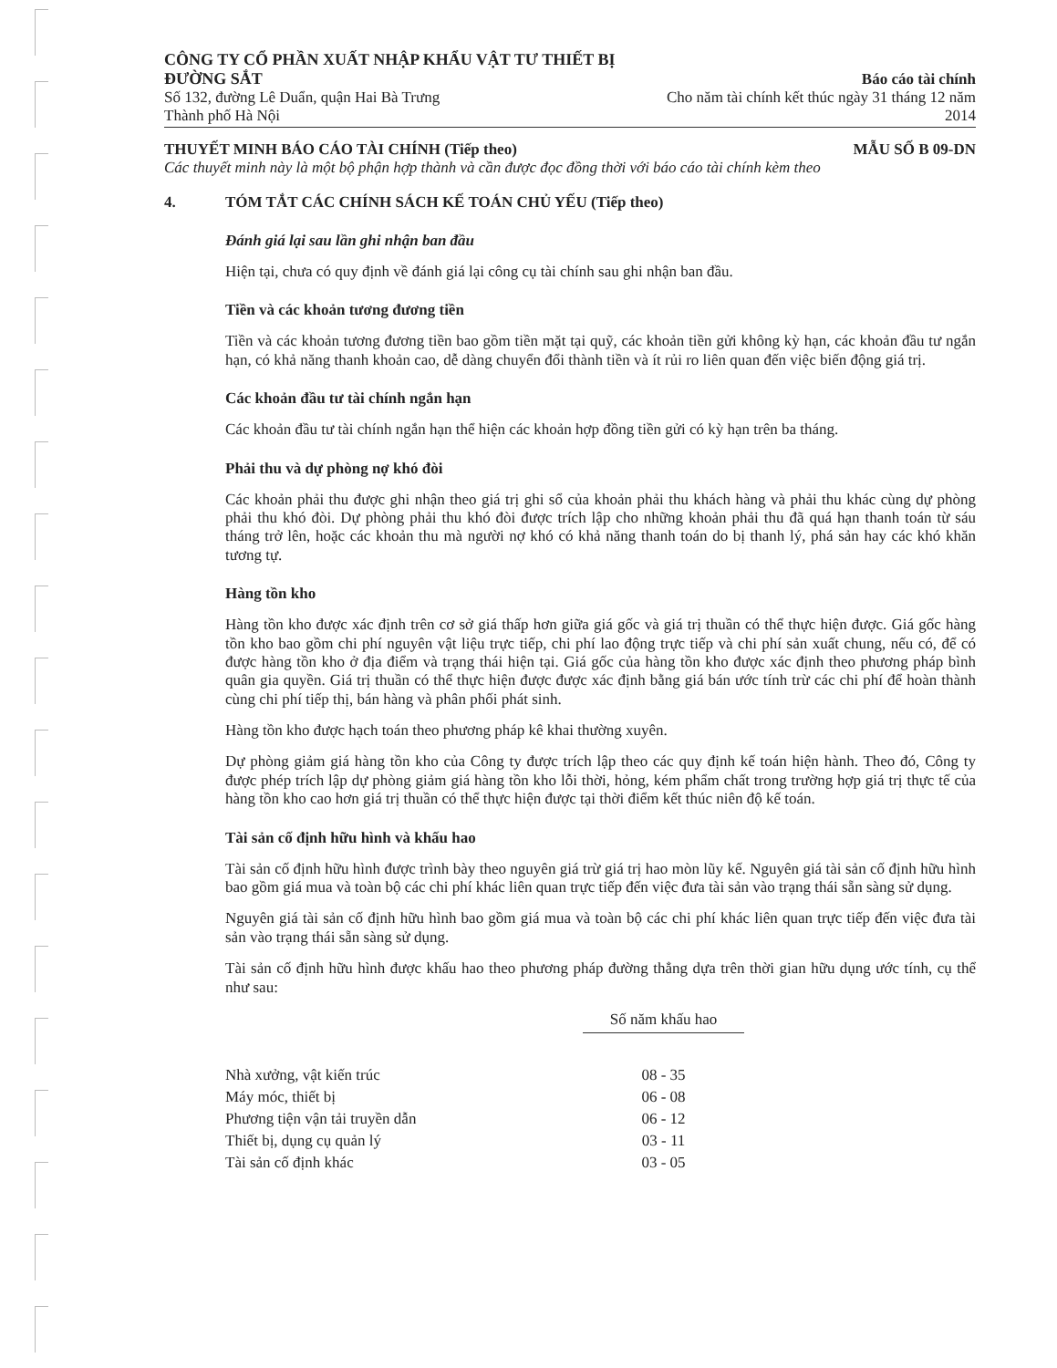CÔNG TY CỔ PHẦN XUẤT NHẬP KHẨU VẬT TƯ THIẾT BỊ ĐƯỜNG SẮT
Số 132, đường Lê Duẩn, quận Hai Bà Trưng
Thành phố Hà Nội
Báo cáo tài chính
Cho năm tài chính kết thúc ngày 31 tháng 12 năm 2014
THUYẾT MINH BÁO CÁO TÀI CHÍNH (Tiếp theo)
Các thuyết minh này là một bộ phận hợp thành và cần được đọc đồng thời với báo cáo tài chính kèm theo
MẪU SỐ B 09-DN
4. TÓM TẮT CÁC CHÍNH SÁCH KẾ TOÁN CHỦ YẾU (Tiếp theo)
Đánh giá lại sau lần ghi nhận ban đầu
Hiện tại, chưa có quy định về đánh giá lại công cụ tài chính sau ghi nhận ban đầu.
Tiền và các khoản tương đương tiền
Tiền và các khoản tương đương tiền bao gồm tiền mặt tại quỹ, các khoản tiền gửi không kỳ hạn, các khoản đầu tư ngắn hạn, có khả năng thanh khoản cao, dễ dàng chuyển đổi thành tiền và ít rủi ro liên quan đến việc biến động giá trị.
Các khoản đầu tư tài chính ngắn hạn
Các khoản đầu tư tài chính ngắn hạn thể hiện các khoản hợp đồng tiền gửi có kỳ hạn trên ba tháng.
Phải thu và dự phòng nợ khó đòi
Các khoản phải thu được ghi nhận theo giá trị ghi sổ của khoản phải thu khách hàng và phải thu khác cùng dự phòng phải thu khó đòi. Dự phòng phải thu khó đòi được trích lập cho những khoản phải thu đã quá hạn thanh toán từ sáu tháng trở lên, hoặc các khoản thu mà người nợ khó có khả năng thanh toán do bị thanh lý, phá sản hay các khó khăn tương tự.
Hàng tồn kho
Hàng tồn kho được xác định trên cơ sở giá thấp hơn giữa giá gốc và giá trị thuần có thể thực hiện được. Giá gốc hàng tồn kho bao gồm chi phí nguyên vật liệu trực tiếp, chi phí lao động trực tiếp và chi phí sản xuất chung, nếu có, để có được hàng tồn kho ở địa điểm và trạng thái hiện tại. Giá gốc của hàng tồn kho được xác định theo phương pháp bình quân gia quyền. Giá trị thuần có thể thực hiện được được xác định bằng giá bán ước tính trừ các chi phí để hoàn thành cùng chi phí tiếp thị, bán hàng và phân phối phát sinh.
Hàng tồn kho được hạch toán theo phương pháp kê khai thường xuyên.
Dự phòng giảm giá hàng tồn kho của Công ty được trích lập theo các quy định kế toán hiện hành. Theo đó, Công ty được phép trích lập dự phòng giảm giá hàng tồn kho lỗi thời, hỏng, kém phẩm chất trong trường hợp giá trị thực tế của hàng tồn kho cao hơn giá trị thuần có thể thực hiện được tại thời điểm kết thúc niên độ kế toán.
Tài sản cố định hữu hình và khấu hao
Tài sản cố định hữu hình được trình bày theo nguyên giá trừ giá trị hao mòn lũy kế. Nguyên giá tài sản cố định hữu hình bao gồm giá mua và toàn bộ các chi phí khác liên quan trực tiếp đến việc đưa tài sản vào trạng thái sẵn sàng sử dụng.
Nguyên giá tài sản cố định hữu hình bao gồm giá mua và toàn bộ các chi phí khác liên quan trực tiếp đến việc đưa tài sản vào trạng thái sẵn sàng sử dụng.
Tài sản cố định hữu hình được khấu hao theo phương pháp đường thẳng dựa trên thời gian hữu dụng ước tính, cụ thể như sau:
| | Số năm khấu hao |
| --- | --- |
| Nhà xưởng, vật kiến trúc | 08 - 35 |
| Máy móc, thiết bị | 06 - 08 |
| Phương tiện vận tải truyền dẫn | 06 - 12 |
| Thiết bị, dụng cụ quản lý | 03 - 11 |
| Tài sản cố định khác | 03 - 05 |